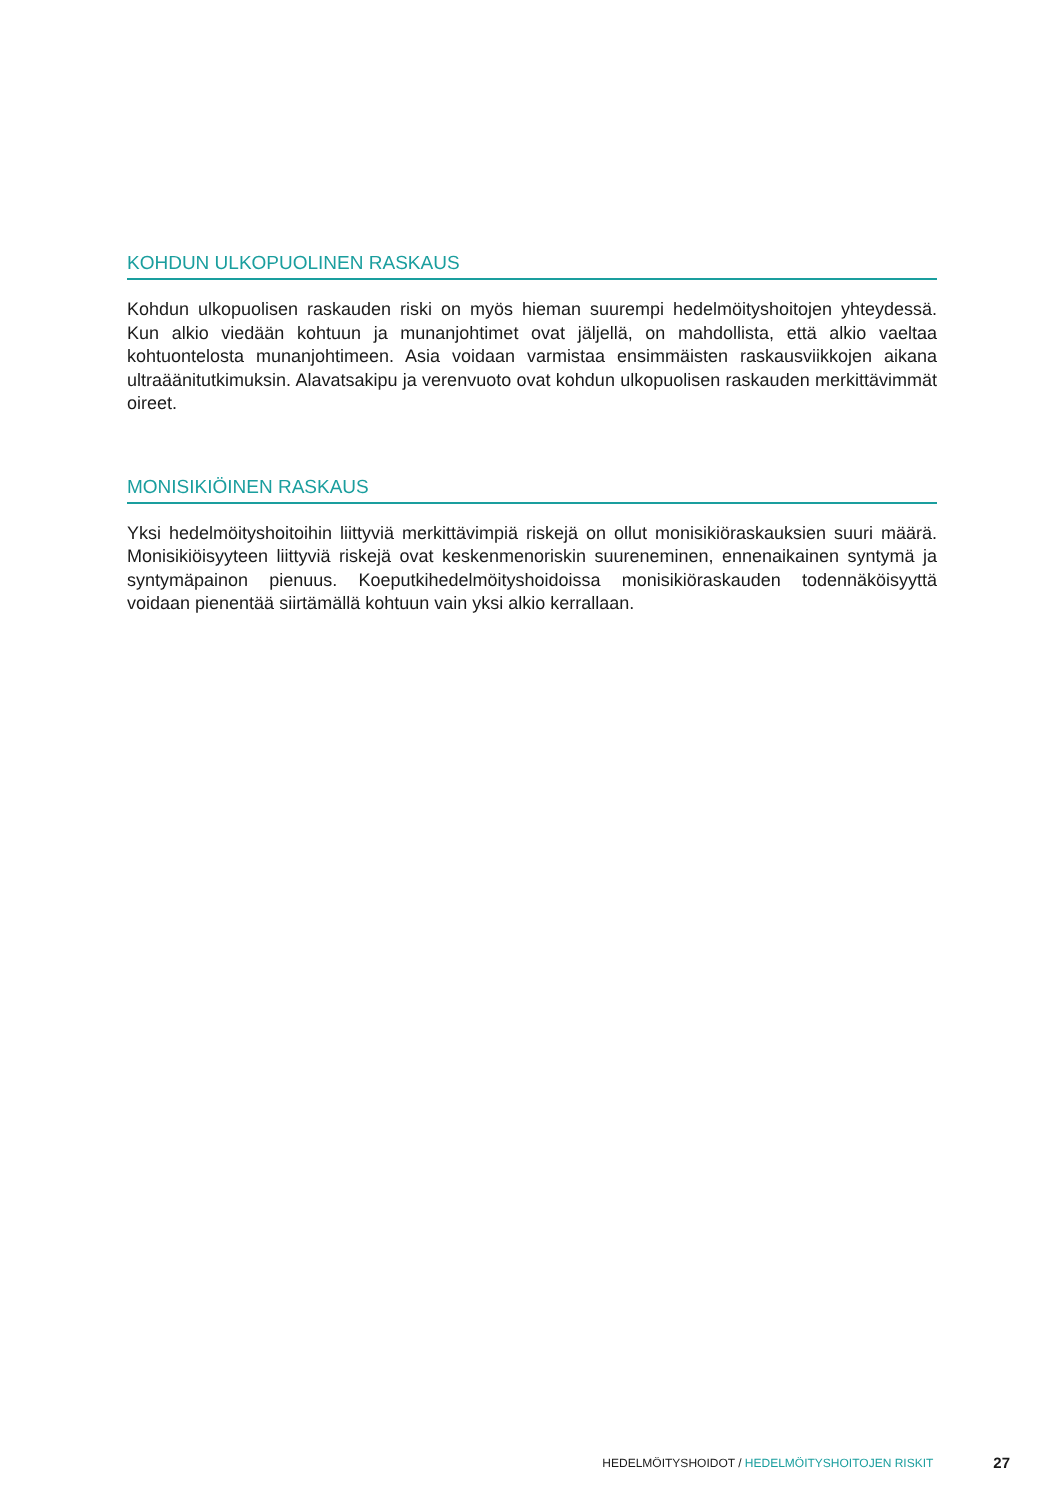KOHDUN ULKOPUOLINEN RASKAUS
Kohdun ulkopuolisen raskauden riski on myös hieman suurempi hedelmöityshoitojen yhteydessä. Kun alkio viedään kohtuun ja munanjohtimet ovat jäljellä, on mahdollista, että alkio vaeltaa kohtuontelosta munanjohtimeen. Asia voidaan varmistaa ensimmäisten raskausviikkojen aikana ultraäänitutkimuksin. Alavatsakipu ja verenvuoto ovat kohdun ulkopuolisen raskauden merkittävimmät oireet.
MONISIKIÖINEN RASKAUS
Yksi hedelmöityshoitoihin liittyviä merkittävimpiä riskejä on ollut monisikiöraskauksien suuri määrä. Monisikiöisyyteen liittyviä riskejä ovat keskenmenoriskin suureneminen, ennenaikainen syntymä ja syntymäpainon pienuus. Koeputkihedelmöityshoidoissa monisikiöraskauden todennäköisyyttä voidaan pienentää siirtämällä kohtuun vain yksi alkio kerrallaan.
HEDELMÖITYSHOIDOT / HEDELMÖITYSHOITOJEN RISKIT 27